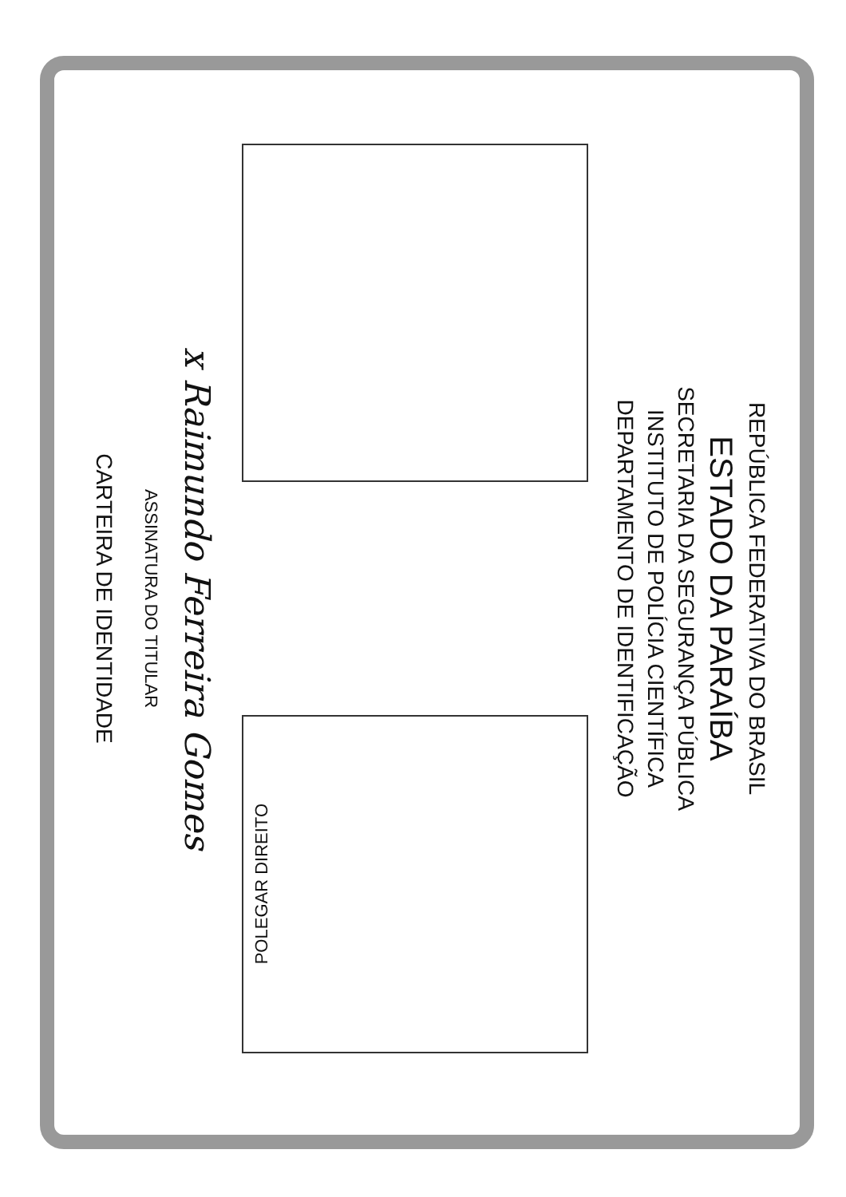REPÚBLICA FEDERATIVA DO BRASIL
ESTADO DA PARAÍBA
SECRETARIA DA SEGURANÇA PÚBLICA
INSTITUTO DE POLÍCIA CIENTÍFICA
DEPARTAMENTO DE IDENTIFICAÇÃO
POLEGAR DIREITO
x Raimundo Ferreira Gomes
ASSINATURA DO TITULAR
CARTEIRA DE IDENTIDADE